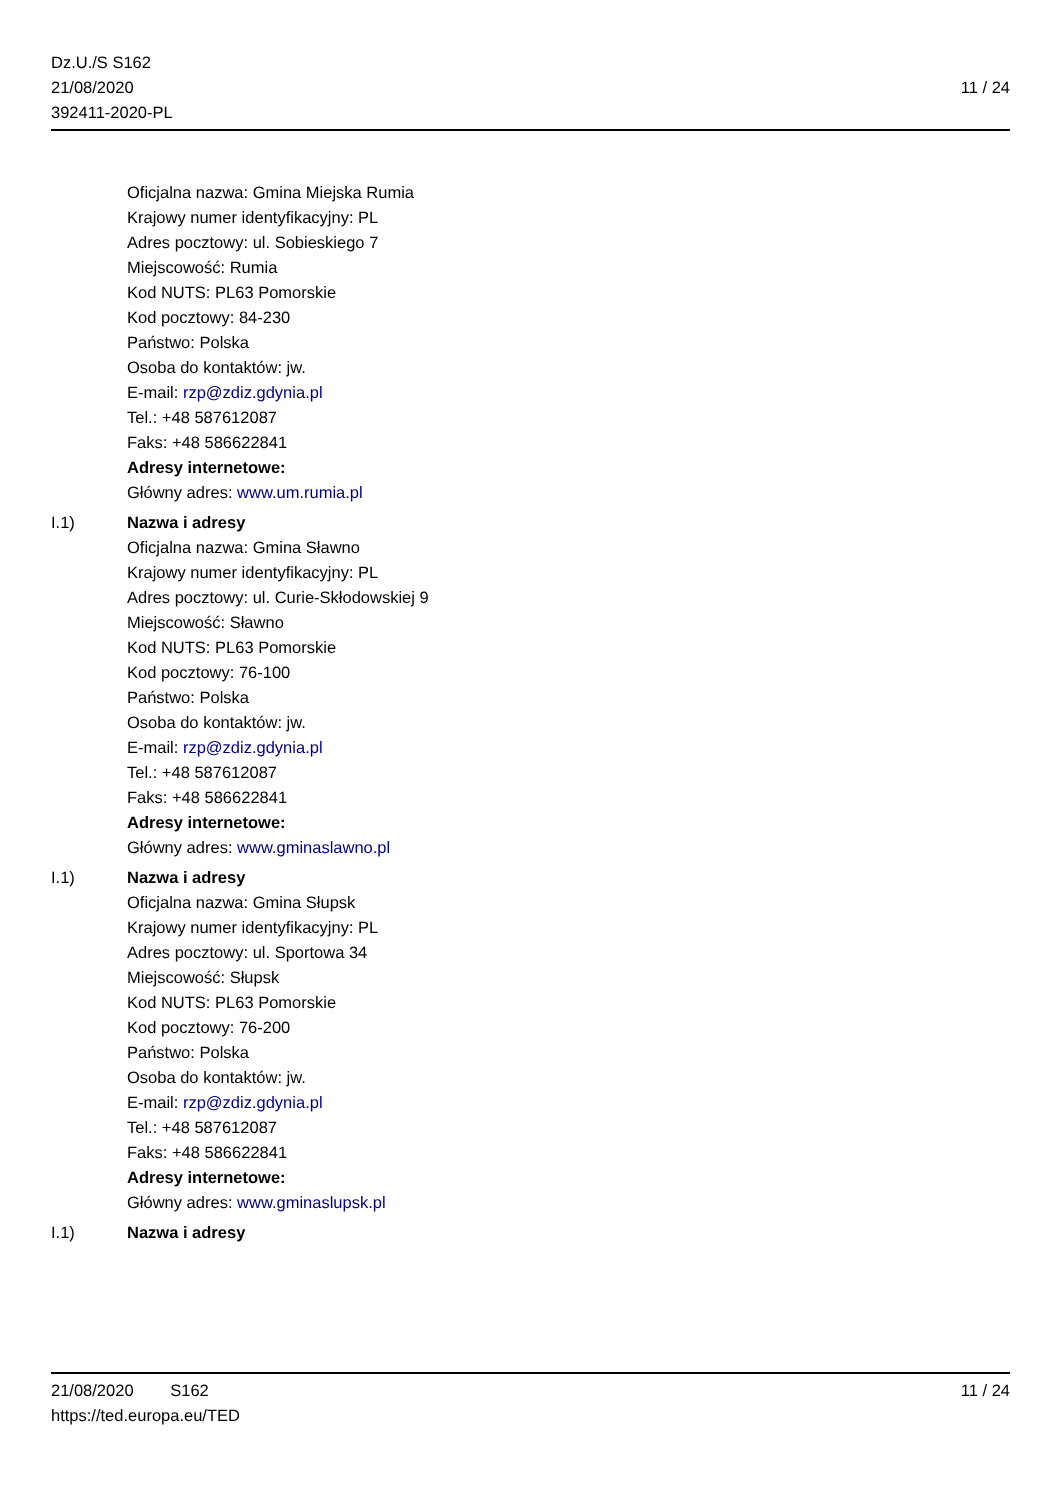Dz.U./S S162
21/08/2020
392411-2020-PL
11 / 24
Oficjalna nazwa: Gmina Miejska Rumia
Krajowy numer identyfikacyjny: PL
Adres pocztowy: ul. Sobieskiego 7
Miejscowość: Rumia
Kod NUTS: PL63 Pomorskie
Kod pocztowy: 84-230
Państwo: Polska
Osoba do kontaktów: jw.
E-mail: rzp@zdiz.gdynia.pl
Tel.: +48 587612087
Faks: +48 586622841
Adresy internetowe:
Główny adres: www.um.rumia.pl
I.1) Nazwa i adresy
Oficjalna nazwa: Gmina Sławno
Krajowy numer identyfikacyjny: PL
Adres pocztowy: ul. Curie-Skłodowskiej 9
Miejscowość: Sławno
Kod NUTS: PL63 Pomorskie
Kod pocztowy: 76-100
Państwo: Polska
Osoba do kontaktów: jw.
E-mail: rzp@zdiz.gdynia.pl
Tel.: +48 587612087
Faks: +48 586622841
Adresy internetowe:
Główny adres: www.gminaslawno.pl
I.1) Nazwa i adresy
Oficjalna nazwa: Gmina Słupsk
Krajowy numer identyfikacyjny: PL
Adres pocztowy: ul. Sportowa 34
Miejscowość: Słupsk
Kod NUTS: PL63 Pomorskie
Kod pocztowy: 76-200
Państwo: Polska
Osoba do kontaktów: jw.
E-mail: rzp@zdiz.gdynia.pl
Tel.: +48 587612087
Faks: +48 586622841
Adresy internetowe:
Główny adres: www.gminaslupsk.pl
I.1) Nazwa i adresy
21/08/2020 S162 11 / 24
https://ted.europa.eu/TED